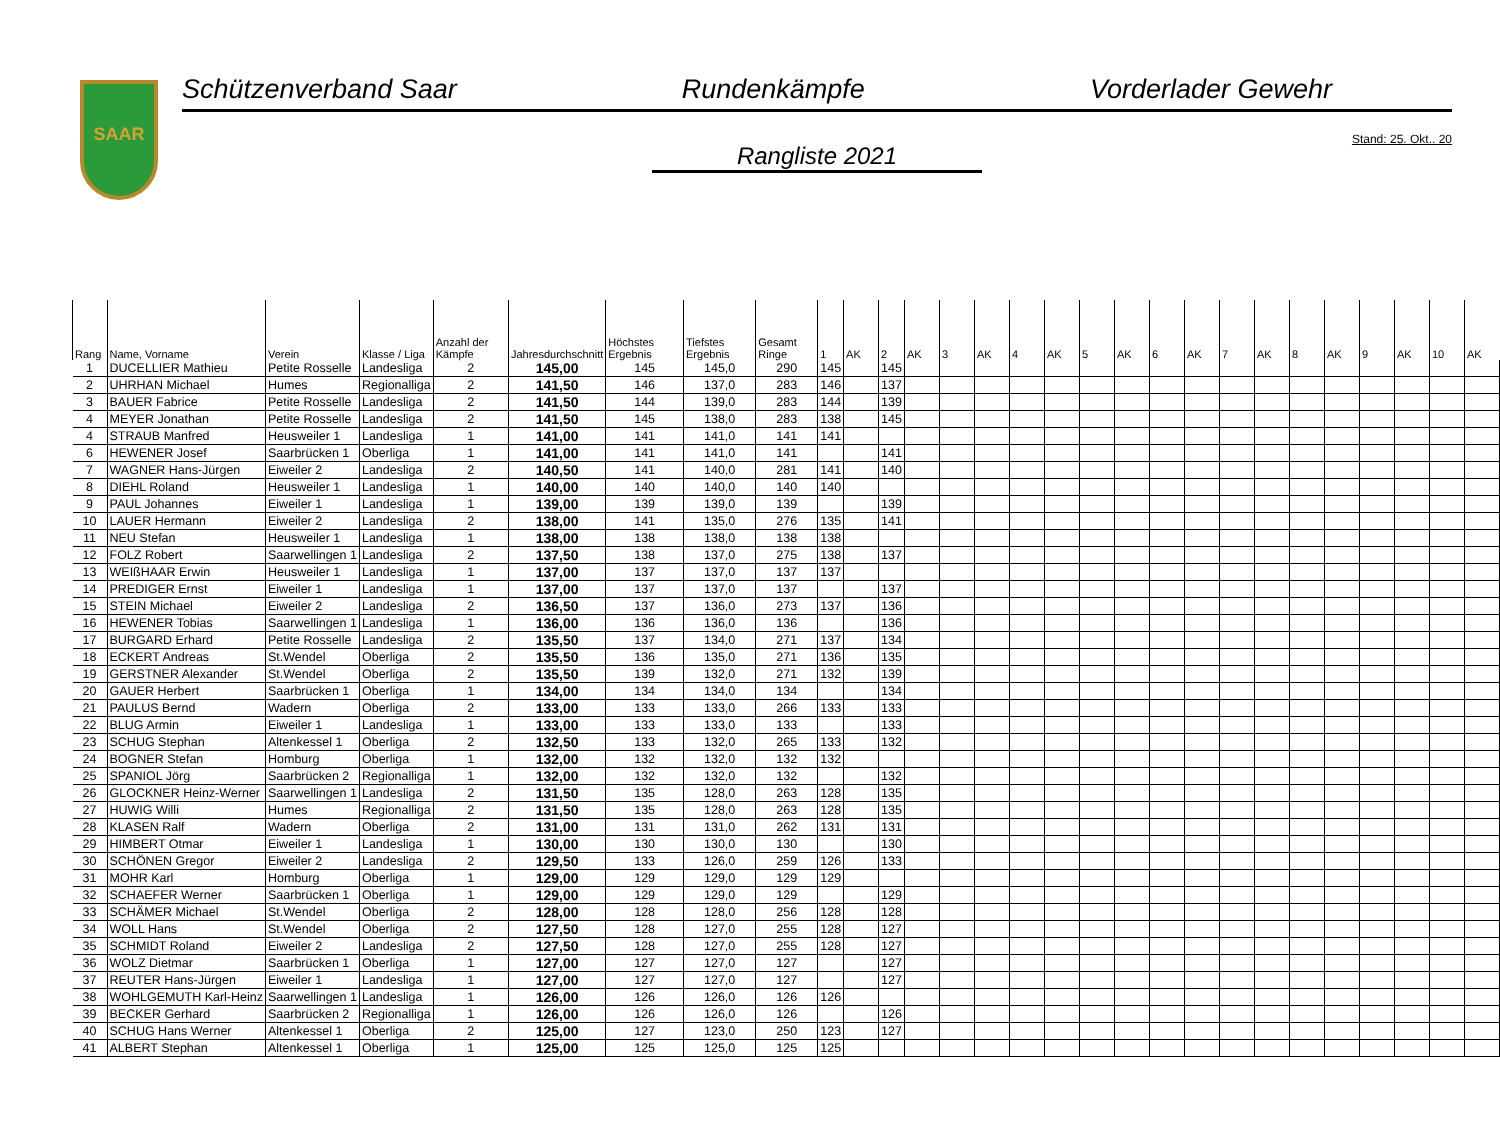SAAR
Schützenverband Saar Rundenkämpfe Vorderlader Gewehr
Stand: 25. Okt.. 20
Rangliste 2021
| Rang | Name, Vorname | Verein | Klasse / Liga | Anzahl der Kämpfe | Jahresdurchschnitt | Höchstes Ergebnis | Tiefstes Ergebnis | Gesamt Ringe | 1 | AK | 2 | AK | 3 | AK | 4 | AK | 5 | AK | 6 | AK | 7 | AK | 8 | AK | 9 | AK | 10 | AK |
| --- | --- | --- | --- | --- | --- | --- | --- | --- | --- | --- | --- | --- | --- | --- | --- | --- | --- | --- | --- | --- | --- | --- | --- | --- | --- | --- | --- | --- |
| 1 | DUCELLIER Mathieu | Petite Rosselle | Landesliga | 2 | 145,00 | 145 | 145,0 | 290 | 145 | | 145 | | | | | | | | | | | | | | | | | |
| 2 | UHRHAN Michael | Humes | Regionalliga | 2 | 141,50 | 146 | 137,0 | 283 | 146 | | 137 | | | | | | | | | | | | | | | | | |
| 3 | BAUER Fabrice | Petite Rosselle | Landesliga | 2 | 141,50 | 144 | 139,0 | 283 | 144 | | 139 | | | | | | | | | | | | | | | | | |
| 4 | MEYER Jonathan | Petite Rosselle | Landesliga | 2 | 141,50 | 145 | 138,0 | 283 | 138 | | 145 | | | | | | | | | | | | | | | | | |
| 4 | STRAUB Manfred | Heusweiler 1 | Landesliga | 1 | 141,00 | 141 | 141,0 | 141 | 141 | | | | | | | | | | | | | | | | | | | |
| 6 | HEWENER Josef | Saarbrücken 1 | Oberliga | 1 | 141,00 | 141 | 141,0 | 141 | | | 141 | | | | | | | | | | | | | | | | | |
| 7 | WAGNER Hans-Jürgen | Eiweiler 2 | Landesliga | 2 | 140,50 | 141 | 140,0 | 281 | 141 | | 140 | | | | | | | | | | | | | | | | | |
| 8 | DIEHL Roland | Heusweiler 1 | Landesliga | 1 | 140,00 | 140 | 140,0 | 140 | 140 | | | | | | | | | | | | | | | | | | | |
| 9 | PAUL Johannes | Eiweiler 1 | Landesliga | 1 | 139,00 | 139 | 139,0 | 139 | | | 139 | | | | | | | | | | | | | | | | | |
| 10 | LAUER Hermann | Eiweiler 2 | Landesliga | 2 | 138,00 | 141 | 135,0 | 276 | 135 | | 141 | | | | | | | | | | | | | | | | | |
| 11 | NEU Stefan | Heusweiler 1 | Landesliga | 1 | 138,00 | 138 | 138,0 | 138 | 138 | | | | | | | | | | | | | | | | | | | |
| 12 | FOLZ Robert | Saarwellingen 1 | Landesliga | 2 | 137,50 | 138 | 137,0 | 275 | 138 | | 137 | | | | | | | | | | | | | | | | | |
| 13 | WEIßHAAR Erwin | Heusweiler 1 | Landesliga | 1 | 137,00 | 137 | 137,0 | 137 | 137 | | | | | | | | | | | | | | | | | | | |
| 14 | PREDIGER Ernst | Eiweiler 1 | Landesliga | 1 | 137,00 | 137 | 137,0 | 137 | | | 137 | | | | | | | | | | | | | | | | | |
| 15 | STEIN Michael | Eiweiler 2 | Landesliga | 2 | 136,50 | 137 | 136,0 | 273 | 137 | | 136 | | | | | | | | | | | | | | | | | |
| 16 | HEWENER Tobias | Saarwellingen 1 | Landesliga | 1 | 136,00 | 136 | 136,0 | 136 | | | 136 | | | | | | | | | | | | | | | | | |
| 17 | BURGARD Erhard | Petite Rosselle | Landesliga | 2 | 135,50 | 137 | 134,0 | 271 | 137 | | 134 | | | | | | | | | | | | | | | | | |
| 18 | ECKERT Andreas | St.Wendel | Oberliga | 2 | 135,50 | 136 | 135,0 | 271 | 136 | | 135 | | | | | | | | | | | | | | | | | |
| 19 | GERSTNER Alexander | St.Wendel | Oberliga | 2 | 135,50 | 139 | 132,0 | 271 | 132 | | 139 | | | | | | | | | | | | | | | | | |
| 20 | GAUER Herbert | Saarbrücken 1 | Oberliga | 1 | 134,00 | 134 | 134,0 | 134 | | | 134 | | | | | | | | | | | | | | | | | |
| 21 | PAULUS Bernd | Wadern | Oberliga | 2 | 133,00 | 133 | 133,0 | 266 | 133 | | 133 | | | | | | | | | | | | | | | | | |
| 22 | BLUG Armin | Eiweiler 1 | Landesliga | 1 | 133,00 | 133 | 133,0 | 133 | | | 133 | | | | | | | | | | | | | | | | | |
| 23 | SCHUG Stephan | Altenkessel 1 | Oberliga | 2 | 132,50 | 133 | 132,0 | 265 | 133 | | 132 | | | | | | | | | | | | | | | | | |
| 24 | BOGNER Stefan | Homburg | Oberliga | 1 | 132,00 | 132 | 132,0 | 132 | 132 | | | | | | | | | | | | | | | | | | | |
| 25 | SPANIOL Jörg | Saarbrücken 2 | Regionalliga | 1 | 132,00 | 132 | 132,0 | 132 | | | 132 | | | | | | | | | | | | | | | | | |
| 26 | GLOCKNER Heinz-Werner | Saarwellingen 1 | Landesliga | 2 | 131,50 | 135 | 128,0 | 263 | 128 | | 135 | | | | | | | | | | | | | | | | | |
| 27 | HUWIG Willi | Humes | Regionalliga | 2 | 131,50 | 135 | 128,0 | 263 | 128 | | 135 | | | | | | | | | | | | | | | | | |
| 28 | KLASEN Ralf | Wadern | Oberliga | 2 | 131,00 | 131 | 131,0 | 262 | 131 | | 131 | | | | | | | | | | | | | | | | | |
| 29 | HIMBERT Otmar | Eiweiler 1 | Landesliga | 1 | 130,00 | 130 | 130,0 | 130 | | | 130 | | | | | | | | | | | | | | | | | |
| 30 | SCHÖNEN Gregor | Eiweiler 2 | Landesliga | 2 | 129,50 | 133 | 126,0 | 259 | 126 | | 133 | | | | | | | | | | | | | | | | | |
| 31 | MOHR Karl | Homburg | Oberliga | 1 | 129,00 | 129 | 129,0 | 129 | 129 | | | | | | | | | | | | | | | | | | | |
| 32 | SCHAEFER Werner | Saarbrücken 1 | Oberliga | 1 | 129,00 | 129 | 129,0 | 129 | | | 129 | | | | | | | | | | | | | | | | | |
| 33 | SCHÄMER Michael | St.Wendel | Oberliga | 2 | 128,00 | 128 | 128,0 | 256 | 128 | | 128 | | | | | | | | | | | | | | | | | |
| 34 | WOLL Hans | St.Wendel | Oberliga | 2 | 127,50 | 128 | 127,0 | 255 | 128 | | 127 | | | | | | | | | | | | | | | | | |
| 35 | SCHMIDT Roland | Eiweiler 2 | Landesliga | 2 | 127,50 | 128 | 127,0 | 255 | 128 | | 127 | | | | | | | | | | | | | | | | | |
| 36 | WOLZ Dietmar | Saarbrücken 1 | Oberliga | 1 | 127,00 | 127 | 127,0 | 127 | | | 127 | | | | | | | | | | | | | | | | | |
| 37 | REUTER Hans-Jürgen | Eiweiler 1 | Landesliga | 1 | 127,00 | 127 | 127,0 | 127 | | | 127 | | | | | | | | | | | | | | | | | |
| 38 | WOHLGEMUTH Karl-Heinz | Saarwellingen 1 | Landesliga | 1 | 126,00 | 126 | 126,0 | 126 | 126 | | | | | | | | | | | | | | | | | | | |
| 39 | BECKER Gerhard | Saarbrücken 2 | Regionalliga | 1 | 126,00 | 126 | 126,0 | 126 | | | 126 | | | | | | | | | | | | | | | | | |
| 40 | SCHUG Hans Werner | Altenkessel 1 | Oberliga | 2 | 125,00 | 127 | 123,0 | 250 | 123 | | 127 | | | | | | | | | | | | | | | | | |
| 41 | ALBERT Stephan | Altenkessel 1 | Oberliga | 1 | 125,00 | 125 | 125,0 | 125 | 125 | | | | | | | | | | | | | | | | | | | |